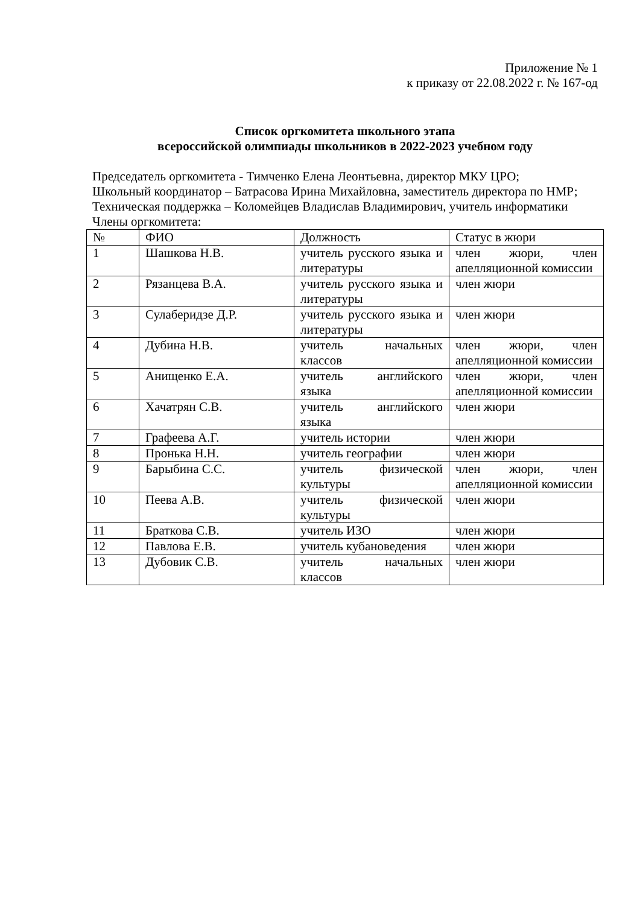Приложение № 1
к приказу от 22.08.2022 г. № 167-од
Список оргкомитета школьного этапа
всероссийской олимпиады школьников в 2022-2023 учебном году
Председатель оргкомитета - Тимченко Елена Леонтьевна, директор МКУ ЦРО;
Школьный координатор – Батрасова Ирина Михайловна, заместитель директора по НМР;
Техническая поддержка – Коломейцев Владислав Владимирович, учитель информатики
Члены оргкомитета:
| № | ФИО | Должность | Статус в жюри |
| 1 | Шашкова Н.В. | учитель русского языка и литературы | член жюри, член апелляционной комиссии |
| 2 | Рязанцева В.А. | учитель русского языка и литературы | член жюри |
| 3 | Сулаберидзе Д.Р. | учитель русского языка и литературы | член жюри |
| 4 | Дубина Н.В. | учитель начальных классов | член жюри, член апелляционной комиссии |
| 5 | Анищенко Е.А. | учитель английского языка | член жюри, член апелляционной комиссии |
| 6 | Хачатрян С.В. | учитель английского языка | член жюри |
| 7 | Графеева А.Г. | учитель истории | член жюри |
| 8 | Пронька Н.Н. | учитель географии | член жюри |
| 9 | Барыбина С.С. | учитель физической культуры | член жюри, член апелляционной комиссии |
| 10 | Пеева А.В. | учитель физической культуры | член жюри |
| 11 | Браткова С.В. | учитель ИЗО | член жюри |
| 12 | Павлова Е.В. | учитель кубановедения | член жюри |
| 13 | Дубовик С.В. | учитель начальных классов | член жюри |